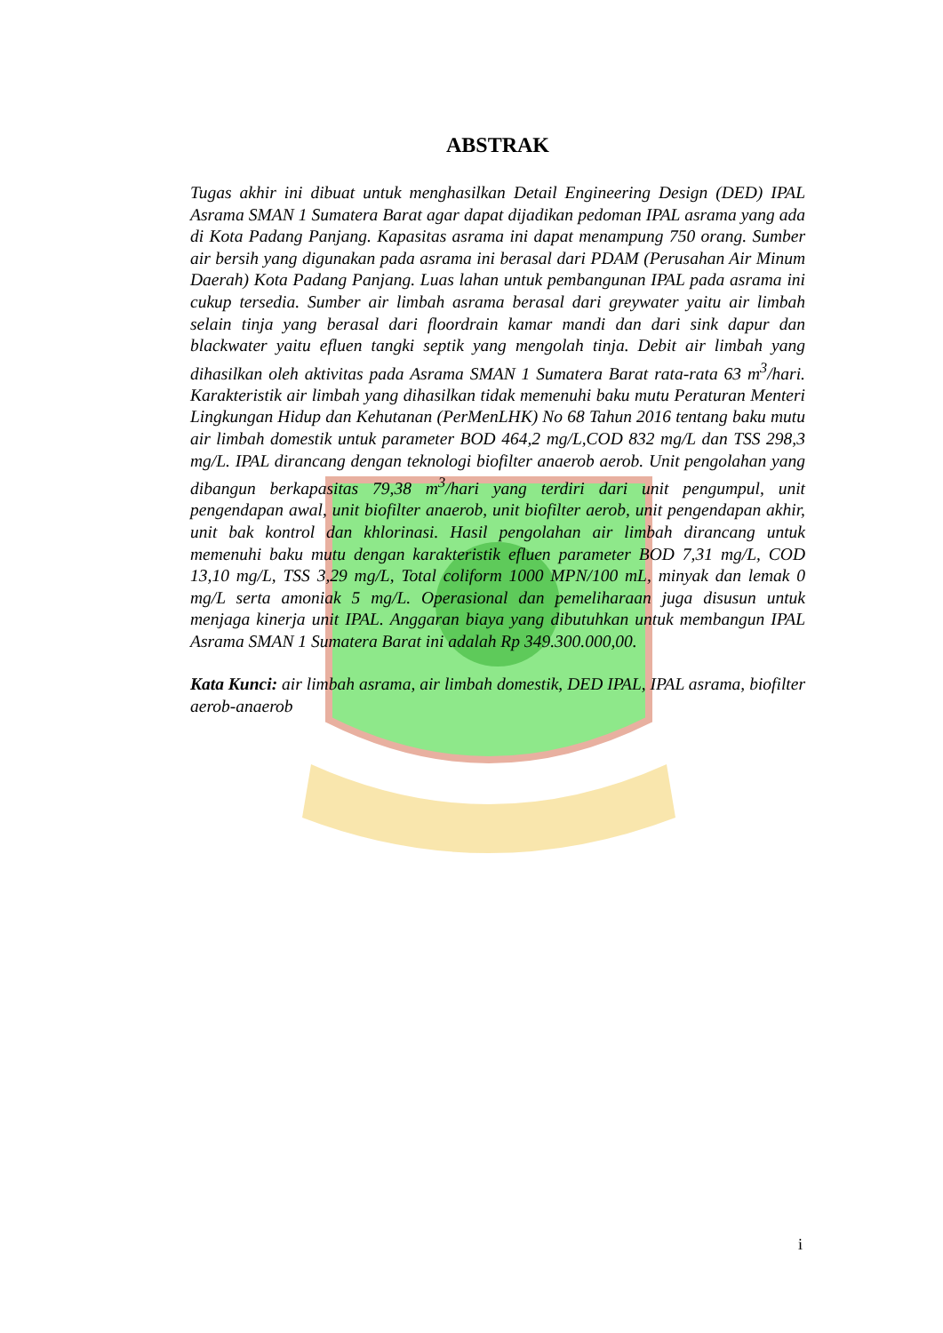ABSTRAK
Tugas akhir ini dibuat untuk menghasilkan Detail Engineering Design (DED) IPAL Asrama SMAN 1 Sumatera Barat agar dapat dijadikan pedoman IPAL asrama yang ada di Kota Padang Panjang. Kapasitas asrama ini dapat menampung 750 orang. Sumber air bersih yang digunakan pada asrama ini berasal dari PDAM (Perusahan Air Minum Daerah) Kota Padang Panjang. Luas lahan untuk pembangunan IPAL pada asrama ini cukup tersedia. Sumber air limbah asrama berasal dari greywater yaitu air limbah selain tinja yang berasal dari floordrain kamar mandi dan dari sink dapur dan blackwater yaitu efluen tangki septik yang mengolah tinja. Debit air limbah yang dihasilkan oleh aktivitas pada Asrama SMAN 1 Sumatera Barat rata-rata 63 m<sup>3</sup>/hari. Karakteristik air limbah yang dihasilkan tidak memenuhi baku mutu Peraturan Menteri Lingkungan Hidup dan Kehutanan (PerMenLHK) No 68 Tahun 2016 tentang baku mutu air limbah domestik untuk parameter BOD 464,2 mg/L,COD 832 mg/L dan TSS 298,3 mg/L. IPAL dirancang dengan teknologi biofilter anaerob aerob. Unit pengolahan yang dibangun berkapasitas 79,38 m<sup>3</sup>/hari yang terdiri dari unit pengumpul, unit pengendapan awal, unit biofilter anaerob, unit biofilter aerob, unit pengendapan akhir, unit bak kontrol dan khlorinasi. Hasil pengolahan air limbah dirancang untuk memenuhi baku mutu dengan karakteristik efluen parameter BOD 7,31 mg/L, COD 13,10 mg/L, TSS 3,29 mg/L, Total coliform 1000 MPN/100 mL, minyak dan lemak 0 mg/L serta amoniak 5 mg/L. Operasional dan pemeliharaan juga disusun untuk menjaga kinerja unit IPAL. Anggaran biaya yang dibutuhkan untuk membangun IPAL Asrama SMAN 1 Sumatera Barat ini adalah Rp 349.300.000,00.
Kata Kunci: air limbah asrama, air limbah domestik, DED IPAL, IPAL asrama, biofilter aerob-anaerob
i